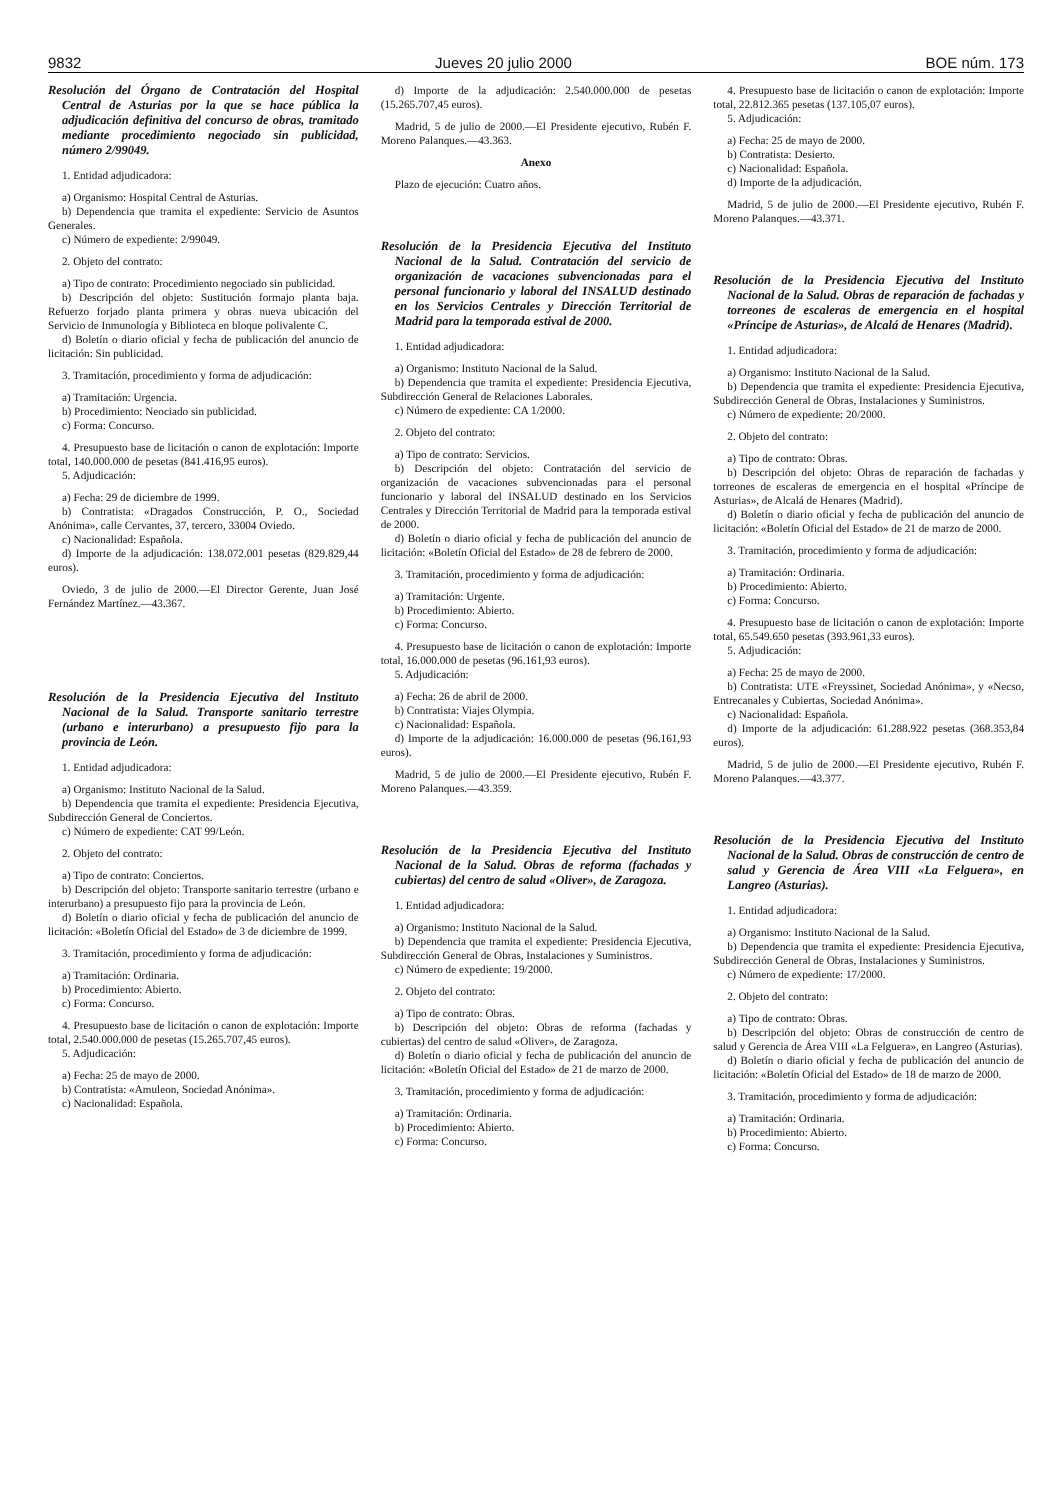9832 Jueves 20 julio 2000 BOE núm. 173
Resolución del Órgano de Contratación del Hospital Central de Asturias por la que se hace pública la adjudicación definitiva del concurso de obras, tramitado mediante procedimiento negociado sin publicidad, número 2/99049.
1. Entidad adjudicadora:
a) Organismo: Hospital Central de Asturias.
b) Dependencia que tramita el expediente: Servicio de Asuntos Generales.
c) Número de expediente: 2/99049.
2. Objeto del contrato:
a) Tipo de contrato: Procedimiento negociado sin publicidad.
b) Descripción del objeto: Sustitución formajo planta baja. Refuerzo forjado planta primera y obras nueva ubicación del Servicio de Inmunología y Biblioteca en bloque polivalente C.
d) Boletín o diario oficial y fecha de publicación del anuncio de licitación: Sin publicidad.
3. Tramitación, procedimiento y forma de adjudicación:
a) Tramitación: Urgencia.
b) Procedimiento: Neociado sin publicidad.
c) Forma: Concurso.
4. Presupuesto base de licitación o canon de explotación: Importe total, 140.000.000 de pesetas (841.416,95 euros).
5. Adjudicación:
a) Fecha: 29 de diciembre de 1999.
b) Contratista: «Dragados Construcción, P. O., Sociedad Anónima», calle Cervantes, 37, tercero, 33004 Oviedo.
c) Nacionalidad: Española.
d) Importe de la adjudicación: 138.072.001 pesetas (829.829,44 euros).
Oviedo, 3 de julio de 2000.—El Director Gerente, Juan José Fernández Martínez.—43.367.
Resolución de la Presidencia Ejecutiva del Instituto Nacional de la Salud. Transporte sanitario terrestre (urbano e interurbano) a presupuesto fijo para la provincia de León.
1. Entidad adjudicadora:
a) Organismo: Instituto Nacional de la Salud.
b) Dependencia que tramita el expediente: Presidencia Ejecutiva, Subdirección General de Conciertos.
c) Número de expediente: CAT 99/León.
2. Objeto del contrato:
a) Tipo de contrato: Conciertos.
b) Descripción del objeto: Transporte sanitario terrestre (urbano e interurbano) a presupuesto fijo para la provincia de León.
d) Boletín o diario oficial y fecha de publicación del anuncio de licitación: «Boletín Oficial del Estado» de 3 de diciembre de 1999.
3. Tramitación, procedimiento y forma de adjudicación:
a) Tramitación: Ordinaria.
b) Procedimiento: Abierto.
c) Forma: Concurso.
4. Presupuesto base de licitación o canon de explotación: Importe total, 2.540.000.000 de pesetas (15.265.707,45 euros).
5. Adjudicación:
a) Fecha: 25 de mayo de 2000.
b) Contratista: «Amuleon, Sociedad Anónima».
c) Nacionalidad: Española.
d) Importe de la adjudicación: 2.540.000.000 de pesetas (15.265.707,45 euros).
Madrid, 5 de julio de 2000.—El Presidente ejecutivo, Rubén F. Moreno Palanques.—43.363.
Anexo
Plazo de ejecución: Cuatro años.
Resolución de la Presidencia Ejecutiva del Instituto Nacional de la Salud. Contratación del servicio de organización de vacaciones subvencionadas para el personal funcionario y laboral del INSALUD destinado en los Servicios Centrales y Dirección Territorial de Madrid para la temporada estival de 2000.
1. Entidad adjudicadora:
a) Organismo: Instituto Nacional de la Salud.
b) Dependencia que tramita el expediente: Presidencia Ejecutiva, Subdirección General de Relaciones Laborales.
c) Número de expediente: CA 1/2000.
2. Objeto del contrato:
a) Tipo de contrato: Servicios.
b) Descripción del objeto: Contratación del servicio de organización de vacaciones subvencionadas para el personal funcionario y laboral del INSALUD destinado en los Servicios Centrales y Dirección Territorial de Madrid para la temporada estival de 2000.
d) Boletín o diario oficial y fecha de publicación del anuncio de licitación: «Boletín Oficial del Estado» de 28 de febrero de 2000.
3. Tramitación, procedimiento y forma de adjudicación:
a) Tramitación: Urgente.
b) Procedimiento: Abierto.
c) Forma: Concurso.
4. Presupuesto base de licitación o canon de explotación: Importe total, 16.000.000 de pesetas (96.161,93 euros).
5. Adjudicación:
a) Fecha: 26 de abril de 2000.
b) Contratista: Viajes Olympia.
c) Nacionalidad: Española.
d) Importe de la adjudicación: 16.000.000 de pesetas (96.161,93 euros).
Madrid, 5 de julio de 2000.—El Presidente ejecutivo, Rubén F. Moreno Palanques.—43.359.
Resolución de la Presidencia Ejecutiva del Instituto Nacional de la Salud. Obras de reforma (fachadas y cubiertas) del centro de salud «Oliver», de Zaragoza.
1. Entidad adjudicadora:
a) Organismo: Instituto Nacional de la Salud.
b) Dependencia que tramita el expediente: Presidencia Ejecutiva, Subdirección General de Obras, Instalaciones y Suministros.
c) Número de expediente: 19/2000.
2. Objeto del contrato:
a) Tipo de contrato: Obras.
b) Descripción del objeto: Obras de reforma (fachadas y cubiertas) del centro de salud «Oliver», de Zaragoza.
d) Boletín o diario oficial y fecha de publicación del anuncio de licitación: «Boletín Oficial del Estado» de 21 de marzo de 2000.
3. Tramitación, procedimiento y forma de adjudicación:
a) Tramitación: Ordinaria.
b) Procedimiento: Abierto.
c) Forma: Concurso.
4. Presupuesto base de licitación o canon de explotación: Importe total, 22.812.365 pesetas (137.105,07 euros).
5. Adjudicación:
a) Fecha: 25 de mayo de 2000.
b) Contratista: Desierto.
c) Nacionalidad: Española.
d) Importe de la adjudicación.
Madrid, 5 de julio de 2000.—El Presidente ejecutivo, Rubén F. Moreno Palanques.—43.371.
Resolución de la Presidencia Ejecutiva del Instituto Nacional de la Salud. Obras de reparación de fachadas y torreones de escaleras de emergencia en el hospital «Príncipe de Asturias», de Alcalá de Henares (Madrid).
1. Entidad adjudicadora:
a) Organismo: Instituto Nacional de la Salud.
b) Dependencia que tramita el expediente: Presidencia Ejecutiva, Subdirección General de Obras, Instalaciones y Suministros.
c) Número de expediente: 20/2000.
2. Objeto del contrato:
a) Tipo de contrato: Obras.
b) Descripción del objeto: Obras de reparación de fachadas y torreones de escaleras de emergencia en el hospital «Príncipe de Asturias», de Alcalá de Henares (Madrid).
d) Boletín o diario oficial y fecha de publicación del anuncio de licitación: «Boletín Oficial del Estado» de 21 de marzo de 2000.
3. Tramitación, procedimiento y forma de adjudicación:
a) Tramitación: Ordinaria.
b) Procedimiento: Abierto.
c) Forma: Concurso.
4. Presupuesto base de licitación o canon de explotación: Importe total, 65.549.650 pesetas (393.961,33 euros).
5. Adjudicación:
a) Fecha: 25 de mayo de 2000.
b) Contratista: UTE «Freyssinet, Sociedad Anónima», y «Necso, Entrecanales y Cubiertas, Sociedad Anónima».
c) Nacionalidad: Española.
d) Importe de la adjudicación: 61.288.922 pesetas (368.353,84 euros).
Madrid, 5 de julio de 2000.—El Presidente ejecutivo, Rubén F. Moreno Palanques.—43.377.
Resolución de la Presidencia Ejecutiva del Instituto Nacional de la Salud. Obras de construcción de centro de salud y Gerencia de Área VIII «La Felguera», en Langreo (Asturias).
1. Entidad adjudicadora:
a) Organismo: Instituto Nacional de la Salud.
b) Dependencia que tramita el expediente: Presidencia Ejecutiva, Subdirección General de Obras, Instalaciones y Suministros.
c) Número de expediente: 17/2000.
2. Objeto del contrato:
a) Tipo de contrato: Obras.
b) Descripción del objeto: Obras de construcción de centro de salud y Gerencia de Área VIII «La Felguera», en Langreo (Asturias).
d) Boletín o diario oficial y fecha de publicación del anuncio de licitación: «Boletín Oficial del Estado» de 18 de marzo de 2000.
3. Tramitación, procedimiento y forma de adjudicación:
a) Tramitación: Ordinaria.
b) Procedimiento: Abierto.
c) Forma: Concurso.